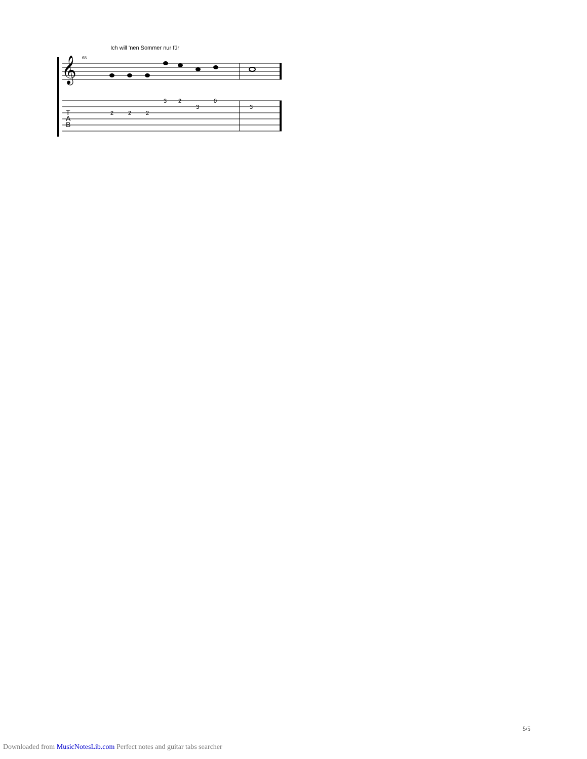Ich will 'nen Sommer nur für
68
𝄞
T
A
B
2
2
2
3
2
3
0
3
5/5
Downloaded from MusicNotesLib.com Perfect notes and guitar tabs searcher